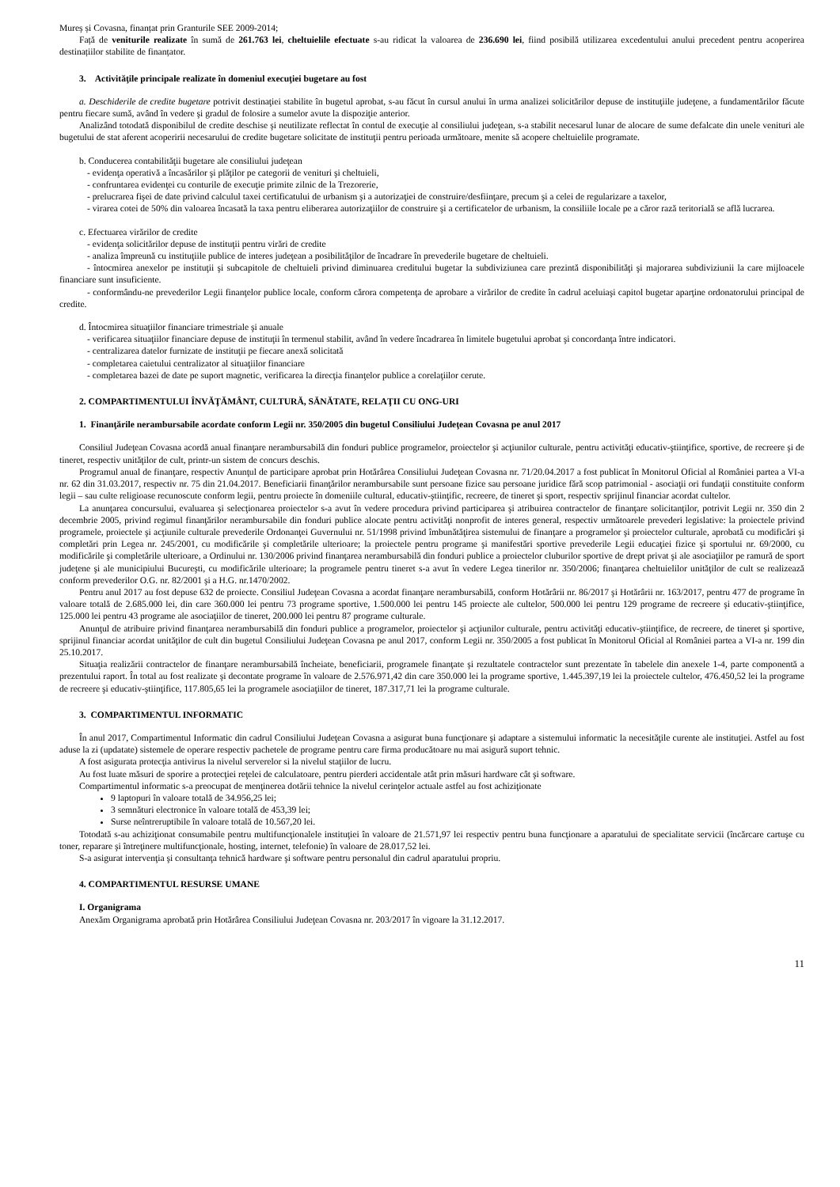Mureș și Covasna, finanțat prin Granturile SEE 2009-2014;
Față de veniturile realizate în sumă de 261.763 lei, cheltuielile efectuate s-au ridicat la valoarea de 236.690 lei, fiind posibilă utilizarea excedentului anului precedent pentru acoperirea destinațiilor stabilite de finanțator.
3. Activităţile principale realizate în domeniul execuţiei bugetare au fost
a. Deschiderile de credite bugetare potrivit destinaţiei stabilite în bugetul aprobat, s-au făcut în cursul anului în urma analizei solicitărilor depuse de instituţiile judeţene, a fundamentărilor făcute pentru fiecare sumă, având în vedere şi gradul de folosire a sumelor avute la dispoziţie anterior.
Analizând totodată disponibilul de credite deschise şi neutilizate reflectat în contul de execuţie al consiliului judeţean, s-a stabilit necesarul lunar de alocare de sume defalcate din unele venituri ale bugetului de stat aferent acoperirii necesarului de credite bugetare solicitate de instituţii pentru perioada următoare, menite să acopere cheltuielile programate.
b. Conducerea contabilităţii bugetare ale consiliului judeţean
- evidenţa operativă a încasărilor şi plăţilor pe categorii de venituri şi cheltuieli,
- confruntarea evidenţei cu conturile de execuţie primite zilnic de la Trezorerie,
- prelucrarea fişei de date privind calculul taxei certificatului de urbanism şi a autorizaţiei de construire/desfiinţare, precum şi a celei de regularizare a taxelor,
- virarea cotei de 50% din valoarea încasată la taxa pentru eliberarea autorizaţiilor de construire şi a certificatelor de urbanism, la consiliile locale pe a căror rază teritorială se află lucrarea.
c. Efectuarea virărilor de credite
- evidenţa solicitărilor depuse de instituţii pentru virări de credite
- analiza împreună cu instituţiile publice de interes judeţean a posibilităţilor de încadrare în prevederile bugetare de cheltuieli.
- întocmirea anexelor pe instituţii şi subcapitole de cheltuieli privind diminuarea creditului bugetar la subdiviziunea care prezintă disponibilităţi şi majorarea subdiviziunii la care mijloacele financiare sunt insuficiente.
- conformându-ne prevederilor Legii finanţelor publice locale, conform cărora competenţa de aprobare a virărilor de credite în cadrul aceluiaşi capitol bugetar aparţine ordonatorului principal de credite.
d. Întocmirea situaţiilor financiare trimestriale şi anuale
- verificarea situaţiilor financiare depuse de instituţii în termenul stabilit, având în vedere încadrarea în limitele bugetului aprobat şi concordanţa între indicatori.
- centralizarea datelor furnizate de instituţii pe fiecare anexă solicitată
- completarea caietului centralizator al situaţiilor financiare
- completarea bazei de date pe suport magnetic, verificarea la direcţia finanţelor publice a corelaţiilor cerute.
2. COMPARTIMENTULUI ÎNVĂŢĂMÂNT, CULTURĂ, SĂNĂTATE, RELAŢII CU ONG-URI
1. Finanţările nerambursabile acordate conform Legii nr. 350/2005 din bugetul Consiliului Judeţean Covasna pe anul 2017
Consiliul Judeţean Covasna acordă anual finanţare nerambursabilă din fonduri publice programelor, proiectelor şi acţiunilor culturale, pentru activităţi educativ-ştiinţifice, sportive, de recreere şi de tineret, respectiv unităţilor de cult, printr-un sistem de concurs deschis.
Programul anual de finanţare, respectiv Anunţul de participare aprobat prin Hotărârea Consiliului Judeţean Covasna nr. 71/20.04.2017 a fost publicat în Monitorul Oficial al României partea a VI-a nr. 62 din 31.03.2017, respectiv nr. 75 din 21.04.2017. Beneficiarii finanţărilor nerambursabile sunt persoane fizice sau persoane juridice fără scop patrimonial - asociaţii ori fundaţii constituite conform legii – sau culte religioase recunoscute conform legii, pentru proiecte în domeniile cultural, educativ-ştiinţific, recreere, de tineret şi sport, respectiv sprijinul financiar acordat cultelor.
La anunţarea concursului, evaluarea şi selecţionarea proiectelor s-a avut în vedere procedura privind participarea şi atribuirea contractelor de finanţare solicitanţilor, potrivit Legii nr. 350 din 2 decembrie 2005, privind regimul finanţărilor nerambursabile din fonduri publice alocate pentru activităţi nonprofit de interes general, respectiv următoarele prevederi legislative: la proiectele privind programele, proiectele şi acţiunile culturale prevederile Ordonanţei Guvernului nr. 51/1998 privind îmbunătăţirea sistemului de finanţare a programelor şi proiectelor culturale, aprobată cu modificări şi completări prin Legea nr. 245/2001, cu modificările şi completările ulterioare; la proiectele pentru programe şi manifestări sportive prevederile Legii educaţiei fizice şi sportului nr. 69/2000, cu modificările şi completările ulterioare, a Ordinului nr. 130/2006 privind finanţarea nerambursabilă din fonduri publice a proiectelor cluburilor sportive de drept privat şi ale asociaţiilor pe ramură de sport judeţene şi ale municipiului Bucureşti, cu modificările ulterioare; la programele pentru tineret s-a avut în vedere Legea tinerilor nr. 350/2006; finanţarea cheltuielilor unităţilor de cult se realizează conform prevederilor O.G. nr. 82/2001 şi a H.G. nr.1470/2002.
Pentru anul 2017 au fost depuse 632 de proiecte. Consiliul Judeţean Covasna a acordat finanţare nerambursabilă, conform Hotărârii nr. 86/2017 şi Hotărârii nr. 163/2017, pentru 477 de programe în valoare totală de 2.685.000 lei, din care 360.000 lei pentru 73 programe sportive, 1.500.000 lei pentru 145 proiecte ale cultelor, 500.000 lei pentru 129 programe de recreere şi educativ-ştiinţifice, 125.000 lei pentru 43 programe ale asociaţiilor de tineret, 200.000 lei pentru 87 programe culturale.
Anunţul de atribuire privind finanţarea nerambursabilă din fonduri publice a programelor, proiectelor şi acţiunilor culturale, pentru activităţi educativ-ştiinţifice, de recreere, de tineret şi sportive, sprijinul financiar acordat unităţilor de cult din bugetul Consiliului Judeţean Covasna pe anul 2017, conform Legii nr. 350/2005 a fost publicat în Monitorul Oficial al României partea a VI-a nr. 199 din 25.10.2017.
Situaţia realizării contractelor de finanţare nerambursabilă încheiate, beneficiarii, programele finanţate şi rezultatele contractelor sunt prezentate în tabelele din anexele 1-4, parte componentă a prezentului raport. În total au fost realizate şi decontate programe în valoare de 2.576.971,42 din care 350.000 lei la programe sportive, 1.445.397,19 lei la proiectele cultelor, 476.450,52 lei la programe de recreere şi educativ-ştiinţifice, 117.805,65 lei la programele asociaţiilor de tineret, 187.317,71 lei la programe culturale.
3. COMPARTIMENTUL INFORMATIC
În anul 2017, Compartimentul Informatic din cadrul Consiliului Judeţean Covasna a asigurat buna funcţionare şi adaptare a sistemului informatic la necesităţile curente ale instituţiei. Astfel au fost aduse la zi (updatate) sistemele de operare respectiv pachetele de programe pentru care firma producătoare nu mai asigură suport tehnic.
A fost asigurata protecţia antivirus la nivelul serverelor si la nivelul staţiilor de lucru.
Au fost luate măsuri de sporire a protecţiei reţelei de calculatoare, pentru pierderi accidentale atât prin măsuri hardware cât şi software.
Compartimentul informatic s-a preocupat de menţinerea dotării tehnice la nivelul cerinţelor actuale astfel au fost achiziţionate
9 laptopuri în valoare totală de 34.956,25 lei;
3 semnături electronice în valoare totală de 453,39 lei;
Surse neîntreruptibile în valoare totală de 10.567,20 lei.
Totodată s-au achiziţionat consumabile pentru multifuncţionalele instituţiei în valoare de 21.571,97 lei respectiv pentru buna funcţionare a aparatului de specialitate servicii (încărcare cartuşe cu toner, reparare şi întreţinere multifuncţionale, hosting, internet, telefonie) în valoare de 28.017,52 lei.
S-a asigurat intervenţia şi consultanţa tehnică hardware şi software pentru personalul din cadrul aparatului propriu.
4. COMPARTIMENTUL RESURSE UMANE
I. Organigrama
Anexăm Organigrama aprobată prin Hotărârea Consiliului Judeţean Covasna nr. 203/2017 în vigoare la 31.12.2017.
11